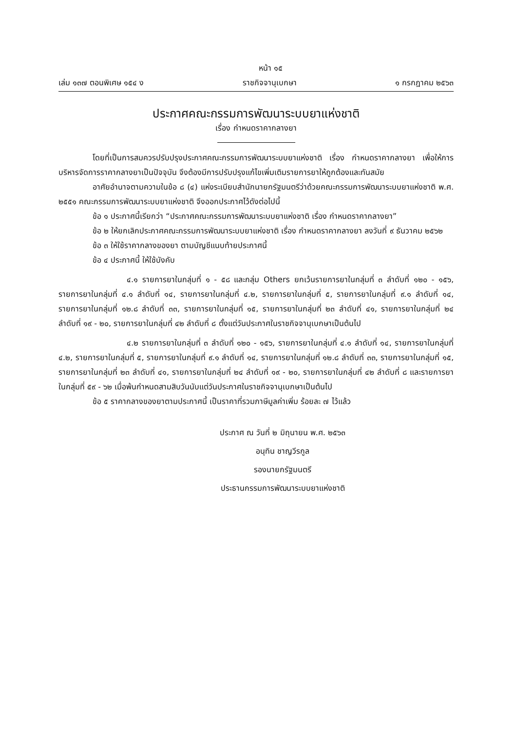หน้า ๑๕
เล่ม ๑๓๗ ตอนพิเศษ ๑๕๔ ง ราชกิจจานุเบกษา ๑ กรกฎาคม ๒๕๖๓
ประกาศคณะกรรมการพัฒนาระบบยาแห่งชาติ
เรื่อง กำหนดราคากลางยา
โดยที่เป็นการสมควรปรับปรุงประกาศคณะกรรมการพัฒนาระบบยาแห่งชาติ เรื่อง กำหนดราคากลางยา เพื่อให้การบริหารจัดการราคากลางยาเป็นปัจจุบัน จึงต้องมีการปรับปรุงแก้ไขเพิ่มเติมรายการยาให้ถูกต้องและทันสมัย
อาศัยอำนาจตามความในข้อ ๘ (๔) แห่งระเบียบสำนักนายกรัฐมนตรีว่าด้วยคณะกรรมการพัฒนาระบบยาแห่งชาติ พ.ศ. ๒๕๕๑ คณะกรรมการพัฒนาระบบยาแห่งชาติ จึงออกประกาศไว้ดังต่อไปนี้
ข้อ ๑ ประกาศนี้เรียกว่า “ประกาศคณะกรรมการพัฒนาระบบยาแห่งชาติ เรื่อง กำหนดราคากลางยา”
ข้อ ๒ ให้ยกเลิกประกาศคณะกรรมการพัฒนาระบบยาแห่งชาติ เรื่อง กำหนดราคากลางยา ลงวันที่ ๙ ธันวาคม ๒๕๖๒
ข้อ ๓ ให้ใช้ราคากลางของยา ตามบัญชีแนบท้ายประกาศนี้
ข้อ ๔ ประกาศนี้ ให้ใช้บังคับ
๔.๑ รายการยาในกลุ่มที่ ๑ - ๕๘ และกลุ่ม Others ยกเว้นรายการยาในกลุ่มที่ ๓ ลำดับที่ ๑๒๐ - ๑๕๖, รายการยาในกลุ่มที่ ๔.๑ ลำดับที่ ๑๔, รายการยาในกลุ่มที่ ๔.๒, รายการยาในกลุ่มที่ ๕, รายการยาในกลุ่มที่ ๙.๑ ลำดับที่ ๑๔, รายการยาในกลุ่มที่ ๑๒.๘ ลำดับที่ ๓๓, รายการยาในกลุ่มที่ ๑๕, รายการยาในกลุ่มที่ ๒๓ ลำดับที่ ๔๑, รายการยาในกลุ่มที่ ๒๔ ลำดับที่ ๑๙ - ๒๐, รายการยาในกลุ่มที่ ๔๒ ลำดับที่ ๘ ตั้งแต่วันประกาศในราชกิจจานุเบกษาเป็นต้นไป
๔.๒ รายการยาในกลุ่มที่ ๓ ลำดับที่ ๑๒๐ - ๑๕๖, รายการยาในกลุ่มที่ ๔.๑ ลำดับที่ ๑๔, รายการยาในกลุ่มที่ ๔.๒, รายการยาในกลุ่มที่ ๕, รายการยาในกลุ่มที่ ๙.๑ ลำดับที่ ๑๔, รายการยาในกลุ่มที่ ๑๒.๘ ลำดับที่ ๓๓, รายการยาในกลุ่มที่ ๑๕, รายการยาในกลุ่มที่ ๒๓ ลำดับที่ ๔๑, รายการยาในกลุ่มที่ ๒๔ ลำดับที่ ๑๙ - ๒๐, รายการยาในกลุ่มที่ ๔๒ ลำดับที่ ๘ และรายการยาในกลุ่มที่ ๕๙ - ๖๒ เมื่อพ้นกำหนดสามสิบวันนับแต่วันประกาศในราชกิจจานุเบกษาเป็นต้นไป
ข้อ ๕ ราคากลางของยาตามประกาศนี้ เป็นราคาที่รวมภาษีมูลค่าเพิ่ม ร้อยละ ๗ ไว้แล้ว
ประกาศ ณ วันที่ ๒ มิถุนายน พ.ศ. ๒๕๖๓
อนุทิน ชาญวีรกูล
รองนายกรัฐมนตรี
ประธานกรรมการพัฒนาระบบยาแห่งชาติ